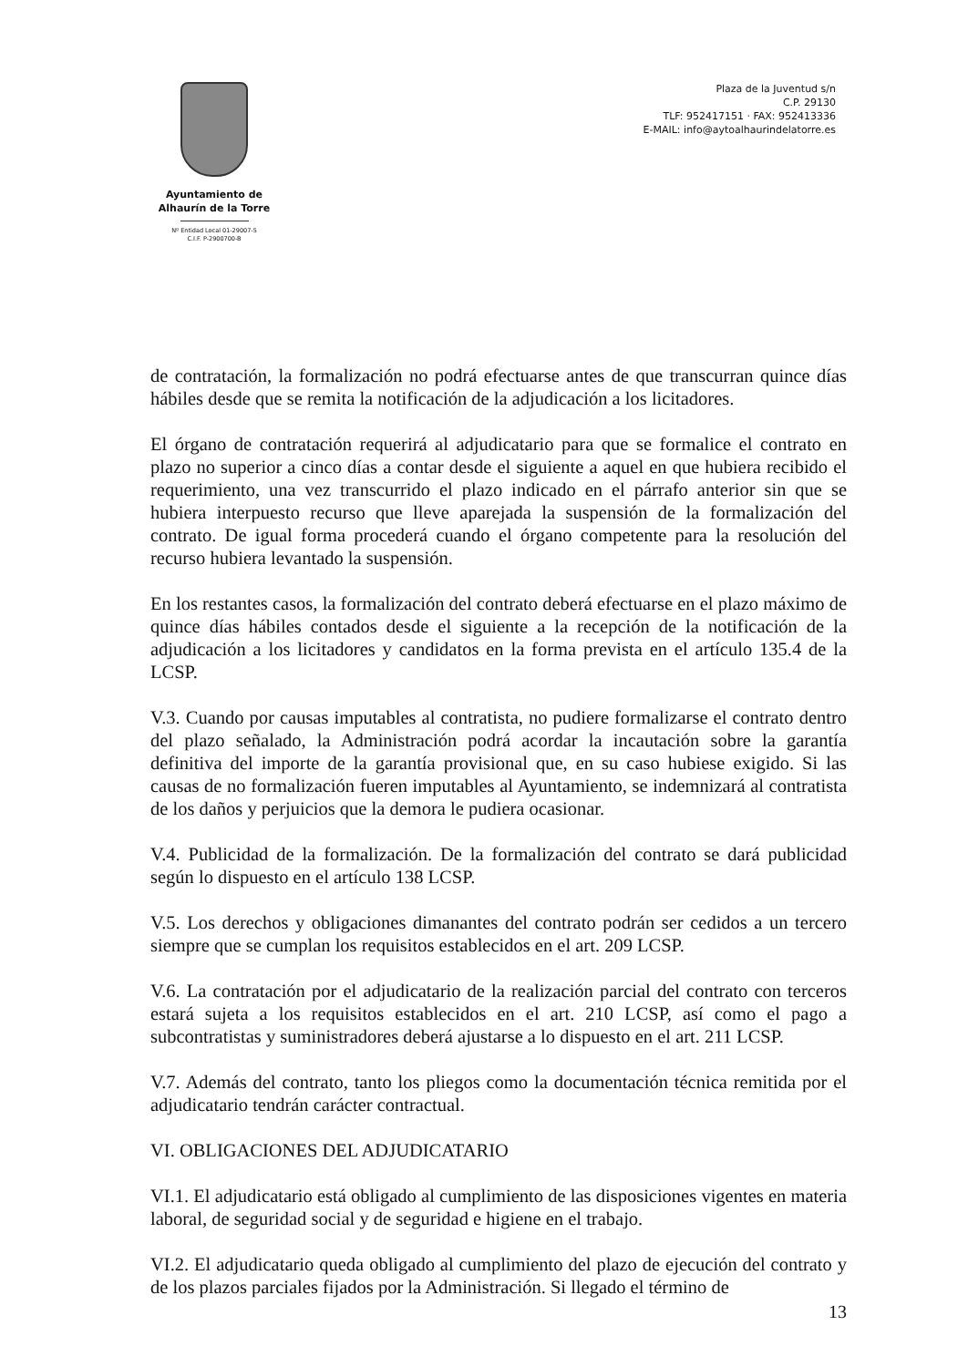Ayuntamiento de
Alhaurín de la Torre
Nº Entidad Local 01-29007-5
C.I.F. P-2900700-B
Plaza de la Juventud s/n
C.P. 29130
TLF: 952417151 · FAX: 952413336
E-MAIL: info@aytoalhaurindelatorre.es
de contratación, la formalización no podrá efectuarse antes de que transcurran quince días hábiles desde que se remita la notificación de la adjudicación a los licitadores.
El órgano de contratación requerirá al adjudicatario para que se formalice el contrato en plazo no superior a cinco días a contar desde el siguiente a aquel en que hubiera recibido el requerimiento, una vez transcurrido el plazo indicado en el párrafo anterior sin que se hubiera interpuesto recurso que lleve aparejada la suspensión de la formalización del contrato. De igual forma procederá cuando el órgano competente para la resolución del recurso hubiera levantado la suspensión.
En los restantes casos, la formalización del contrato deberá efectuarse en el plazo máximo de quince días hábiles contados desde el siguiente a la recepción de la notificación de la adjudicación a los licitadores y candidatos en la forma prevista en el artículo 135.4 de la LCSP.
V.3. Cuando por causas imputables al contratista, no pudiere formalizarse el contrato dentro del plazo señalado, la Administración podrá acordar la incautación sobre la garantía definitiva del importe de la garantía provisional que, en su caso hubiese exigido. Si las causas de no formalización fueren imputables al Ayuntamiento, se indemnizará al contratista de los daños y perjuicios que la demora le pudiera ocasionar.
V.4. Publicidad de la formalización. De la formalización del contrato se dará publicidad según lo dispuesto en el artículo 138 LCSP.
V.5. Los derechos y obligaciones dimanantes del contrato podrán ser cedidos a un tercero siempre que se cumplan los requisitos establecidos en el art. 209 LCSP.
V.6. La contratación por el adjudicatario de la realización parcial del contrato con terceros estará sujeta a los requisitos establecidos en el art. 210 LCSP, así como el pago a subcontratistas y suministradores deberá ajustarse a lo dispuesto en el art. 211 LCSP.
V.7. Además del contrato, tanto los pliegos como la documentación técnica remitida por el adjudicatario tendrán carácter contractual.
VI. OBLIGACIONES DEL ADJUDICATARIO
VI.1. El adjudicatario está obligado al cumplimiento de las disposiciones vigentes en materia laboral, de seguridad social y de seguridad e higiene en el trabajo.
VI.2. El adjudicatario queda obligado al cumplimiento del plazo de ejecución del contrato y de los plazos parciales fijados por la Administración. Si llegado el término de
13